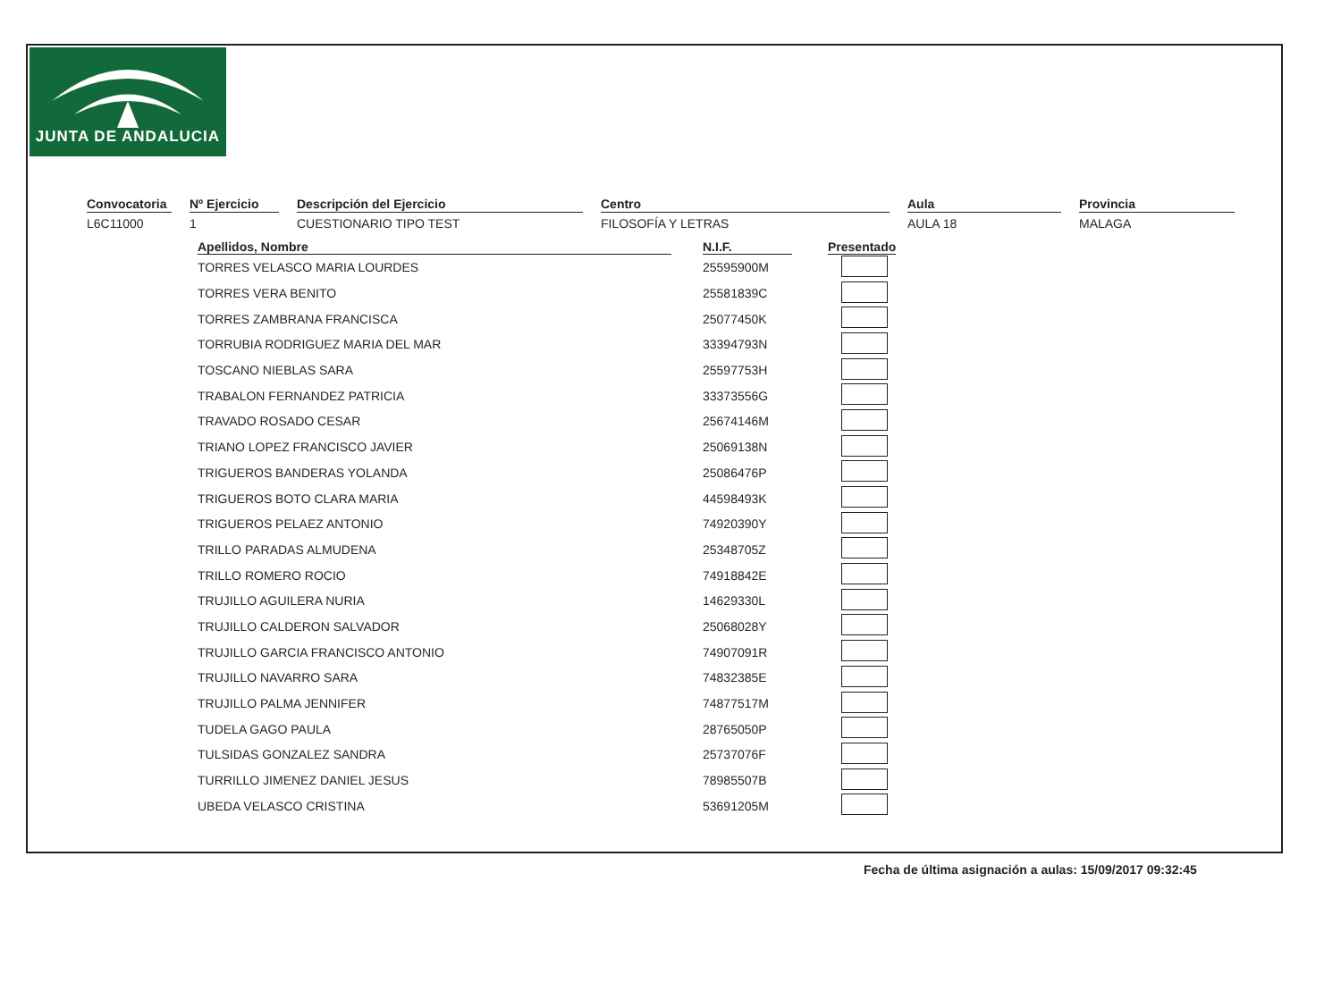JUNTA DE ANDALUCIA
Convocatoria
L6C11000
Nº Ejercicio
1
Descripción del Ejercicio
CUESTIONARIO TIPO TEST
Centro
FILOSOFÍA Y LETRAS
Aula
AULA 18
Provincia
MALAGA
| Apellidos, Nombre | | N.I.F. | | Presentado |
| --- | --- | --- | --- | --- |
| TORRES VELASCO MARIA LOURDES | | 25595900M | | |
| TORRES VERA BENITO | | 25581839C | | |
| TORRES ZAMBRANA FRANCISCA | | 25077450K | | |
| TORRUBIA RODRIGUEZ MARIA DEL MAR | | 33394793N | | |
| TOSCANO NIEBLAS SARA | | 25597753H | | |
| TRABALON FERNANDEZ PATRICIA | | 33373556G | | |
| TRAVADO ROSADO CESAR | | 25674146M | | |
| TRIANO LOPEZ FRANCISCO JAVIER | | 25069138N | | |
| TRIGUEROS BANDERAS YOLANDA | | 25086476P | | |
| TRIGUEROS BOTO CLARA MARIA | | 44598493K | | |
| TRIGUEROS PELAEZ ANTONIO | | 74920390Y | | |
| TRILLO PARADAS ALMUDENA | | 25348705Z | | |
| TRILLO ROMERO ROCIO | | 74918842E | | |
| TRUJILLO AGUILERA NURIA | | 14629330L | | |
| TRUJILLO CALDERON SALVADOR | | 25068028Y | | |
| TRUJILLO GARCIA FRANCISCO ANTONIO | | 74907091R | | |
| TRUJILLO NAVARRO SARA | | 74832385E | | |
| TRUJILLO PALMA JENNIFER | | 74877517M | | |
| TUDELA GAGO PAULA | | 28765050P | | |
| TULSIDAS GONZALEZ SANDRA | | 25737076F | | |
| TURRILLO JIMENEZ DANIEL JESUS | | 78985507B | | |
| UBEDA VELASCO CRISTINA | | 53691205M | | |
Fecha de última asignación a aulas: 15/09/2017 09:32:45